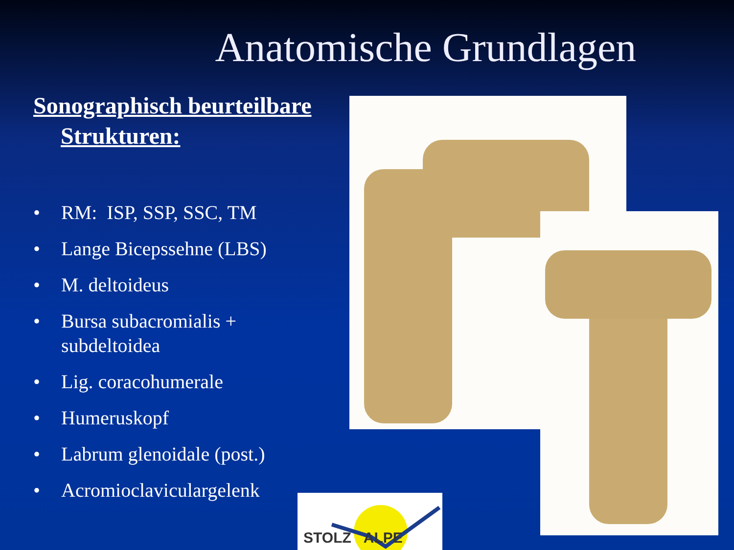Anatomische Grundlagen
Sonographisch beurteilbare
Strukturen:
• RM: ISP, SSP, SSC, TM
• Lange Bicepssehne (LBS)
• M. deltoideus
• Bursa subacromialis + subdeltoidea
• Lig. coracohumerale
• Humeruskopf
• Labrum glenoidale (post.)
• Acromioclaviculargelenk
STOLZ ALPE